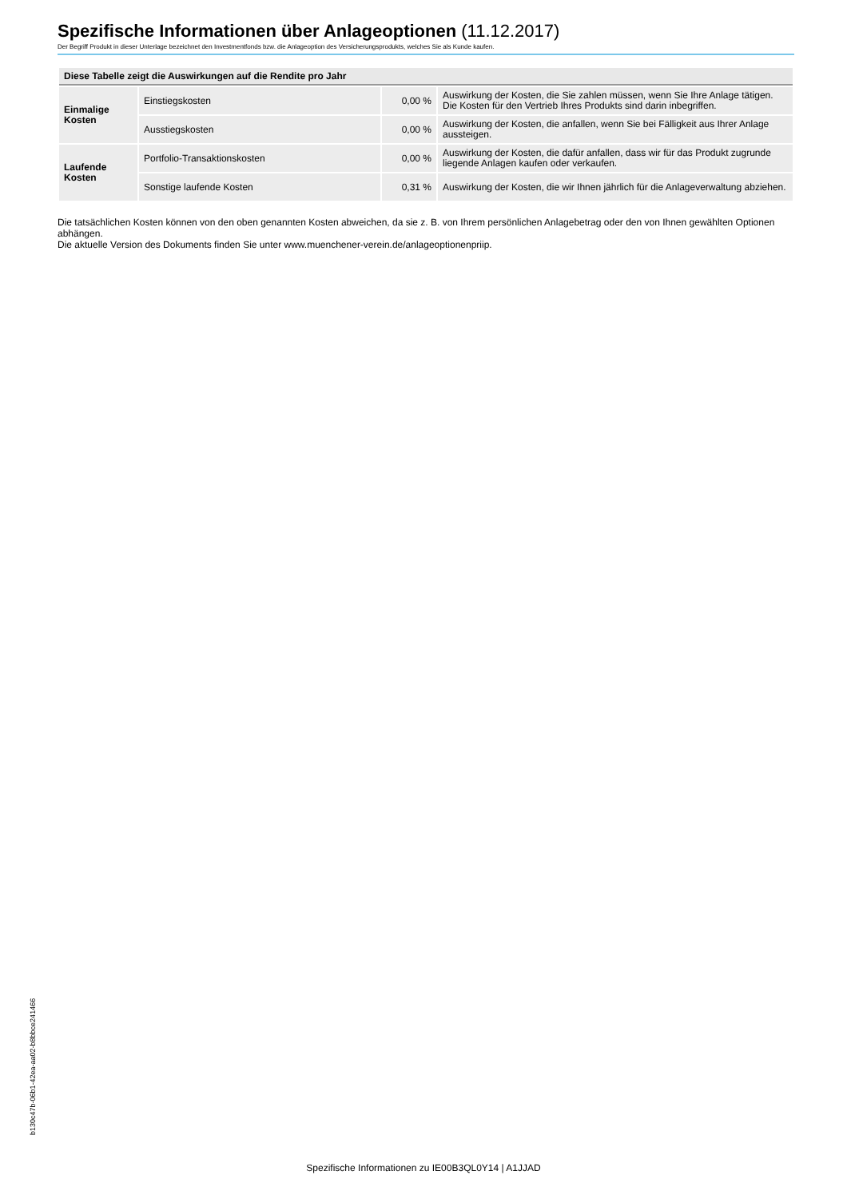Spezifische Informationen über Anlageoptionen (11.12.2017)
Der Begriff Produkt in dieser Unterlage bezeichnet den Investmentfonds bzw. die Anlageoption des Versicherungsprodukts, welches Sie als Kunde kaufen.
| Diese Tabelle zeigt die Auswirkungen auf die Rendite pro Jahr | | | |
| --- | --- | --- | --- |
| Einmalige Kosten | Einstiegskosten | 0,00 % | Auswirkung der Kosten, die Sie zahlen müssen, wenn Sie Ihre Anlage tätigen. Die Kosten für den Vertrieb Ihres Produkts sind darin inbegriffen. |
| | Ausstiegskosten | 0,00 % | Auswirkung der Kosten, die anfallen, wenn Sie bei Fälligkeit aus Ihrer Anlage aussteigen. |
| Laufende Kosten | Portfolio-Transaktionskosten | 0,00 % | Auswirkung der Kosten, die dafür anfallen, dass wir für das Produkt zugrunde liegende Anlagen kaufen oder verkaufen. |
| | Sonstige laufende Kosten | 0,31 % | Auswirkung der Kosten, die wir Ihnen jährlich für die Anlageverwaltung abziehen. |
Die tatsächlichen Kosten können von den oben genannten Kosten abweichen, da sie z. B. von Ihrem persönlichen Anlagebetrag oder den von Ihnen gewählten Optionen abhängen.
Die aktuelle Version des Dokuments finden Sie unter www.muenchener-verein.de/anlageoptionenpriip.
b130c47b-06b1-42ea-aa02-b8bbce241466
Spezifische Informationen zu IE00B3QL0Y14 | A1JJAD